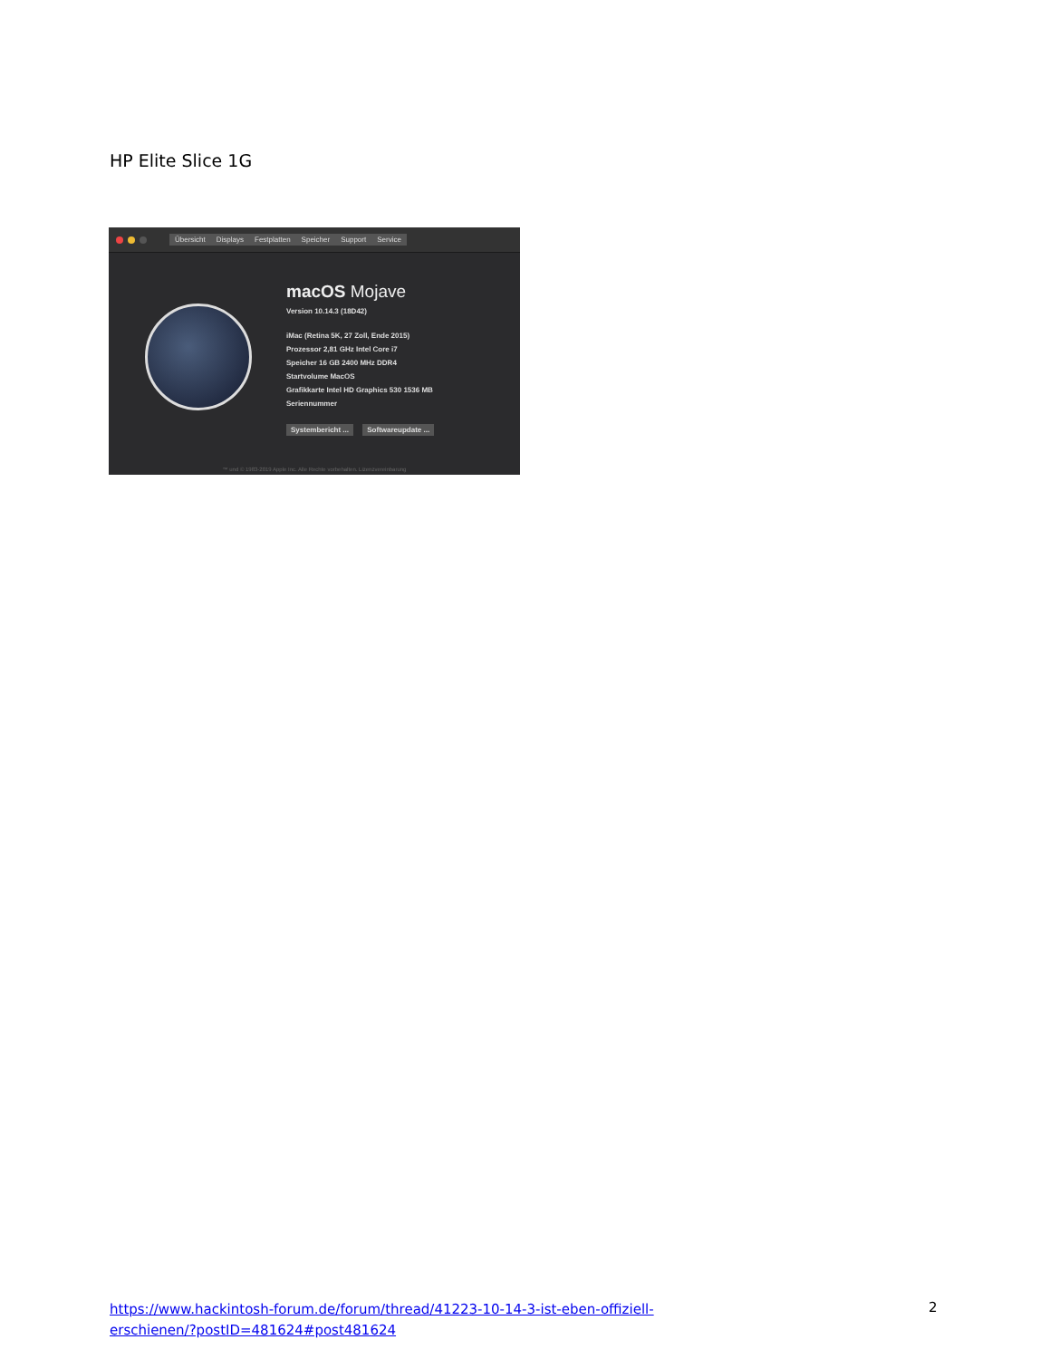HP Elite Slice 1G
Übersicht Displays Festplatten Speicher Support Service
macOS Mojave
Version 10.14.3 (18D42)
iMac (Retina 5K, 27 Zoll, Ende 2015)
Prozessor 2,81 GHz Intel Core i7
Speicher 16 GB 2400 MHz DDR4
Startvolume MacOS
Grafikkarte Intel HD Graphics 530 1536 MB
Seriennummer
Systembericht ... Softwareupdate ...
™ und © 1983-2019 Apple Inc. Alle Rechte vorbehalten. Lizenzvereinbarung
https://www.hackintosh-forum.de/forum/thread/41223-10-14-3-ist-eben-offiziell-erschienen/?postID=481624#post481624
2